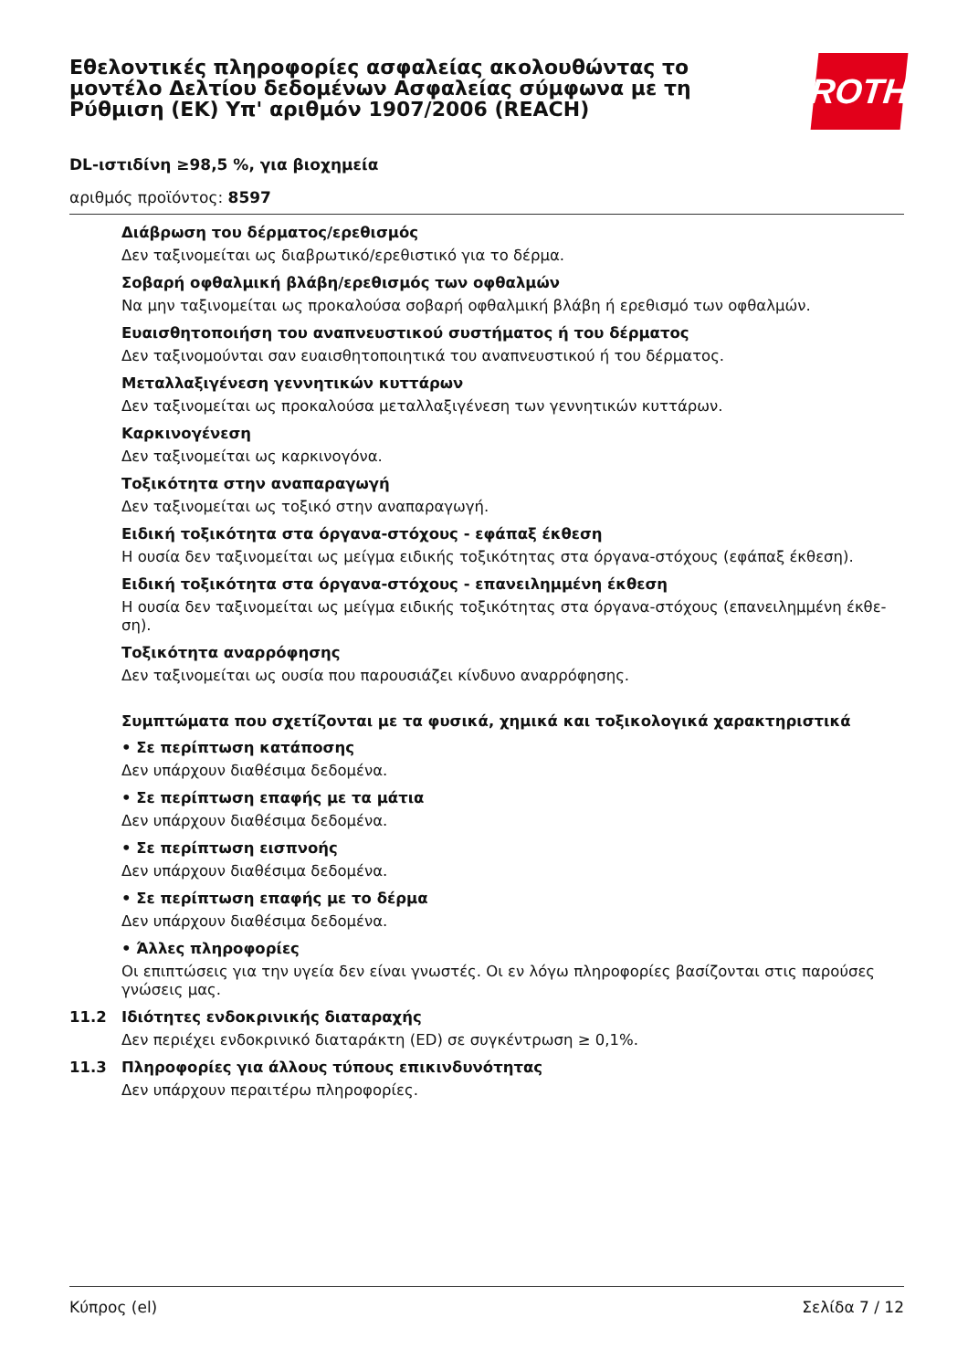Εθελοντικές πληροφορίες ασφαλείας ακολουθώντας το μοντέλο Δελτίου δεδομένων Ασφαλείας σύμφωνα με τη Ρύθμιση (ΕΚ) Υπ' αριθμόν 1907/2006 (REACH)
ROTH
DL-ιστιδίνη ≥98,5 %, για βιοχημεία
αριθμός προϊόντος: 8597
Διάβρωση του δέρματος/ερεθισμός
Δεν ταξινομείται ως διαβρωτικό/ερεθιστικό για το δέρμα.
Σοβαρή οφθαλμική βλάβη/ερεθισμός των οφθαλμών
Να μην ταξινομείται ως προκαλούσα σοβαρή οφθαλμική βλάβη ή ερεθισμό των οφθαλμών.
Ευαισθητοποιήση του αναπνευστικού συστήματος ή του δέρματος
Δεν ταξινομούνται σαν ευαισθητοποιητικά του αναπνευστικού ή του δέρματος.
Μεταλλαξιγένεση γεννητικών κυττάρων
Δεν ταξινομείται ως προκαλούσα μεταλλαξιγένεση των γεννητικών κυττάρων.
Καρκινογένεση
Δεν ταξινομείται ως καρκινογόνα.
Τοξικότητα στην αναπαραγωγή
Δεν ταξινομείται ως τοξικό στην αναπαραγωγή.
Ειδική τοξικότητα στα όργανα-στόχους - εφάπαξ έκθεση
Η ουσία δεν ταξινομείται ως μείγμα ειδικής τοξικότητας στα όργανα-στόχους (εφάπαξ έκθεση).
Ειδική τοξικότητα στα όργανα-στόχους - επανειλημμένη έκθεση
Η ουσία δεν ταξινομείται ως μείγμα ειδικής τοξικότητας στα όργανα-στόχους (επανειλημμένη έκθε-ση).
Τοξικότητα αναρρόφησης
Δεν ταξινομείται ως ουσία που παρουσιάζει κίνδυνο αναρρόφησης.
Συμπτώματα που σχετίζονται με τα φυσικά, χημικά και τοξικολογικά χαρακτηριστικά
• Σε περίπτωση κατάποσης
Δεν υπάρχουν διαθέσιμα δεδομένα.
• Σε περίπτωση επαφής με τα μάτια
Δεν υπάρχουν διαθέσιμα δεδομένα.
• Σε περίπτωση εισπνοής
Δεν υπάρχουν διαθέσιμα δεδομένα.
• Σε περίπτωση επαφής με το δέρμα
Δεν υπάρχουν διαθέσιμα δεδομένα.
• Άλλες πληροφορίες
Οι επιπτώσεις για την υγεία δεν είναι γνωστές. Οι εν λόγω πληροφορίες βασίζονται στις παρούσες γνώσεις μας.
11.2 Ιδιότητες ενδοκρινικής διαταραχής
Δεν περιέχει ενδοκρινικό διαταράκτη (ED) σε συγκέντρωση ≥ 0,1%.
11.3 Πληροφορίες για άλλους τύπους επικινδυνότητας
Δεν υπάρχουν περαιτέρω πληροφορίες.
Κύπρος (el) Σελίδα 7 / 12